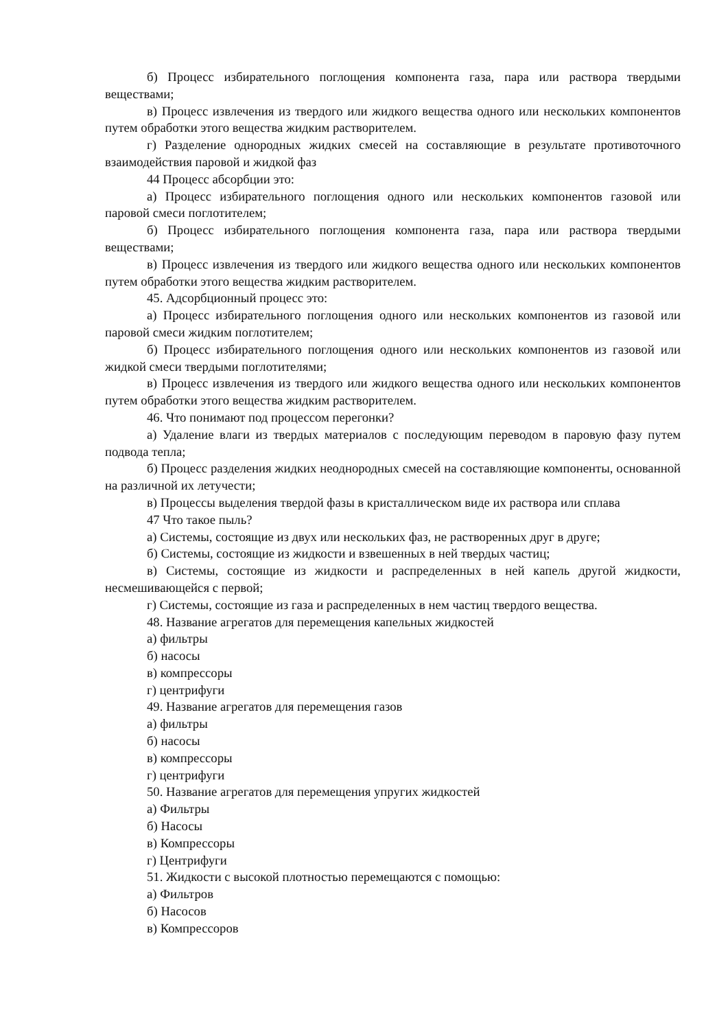б) Процесс избирательного поглощения компонента газа, пара или раствора твердыми веществами;
в) Процесс извлечения из твердого или жидкого вещества одного или нескольких компонентов путем обработки этого вещества жидким растворителем.
г) Разделение однородных жидких смесей на составляющие в результате противоточного взаимодействия паровой и жидкой фаз
44 Процесс абсорбции это:
а) Процесс избирательного поглощения одного или нескольких компонентов газовой или паровой смеси поглотителем;
б) Процесс избирательного поглощения компонента газа, пара или раствора твердыми веществами;
в) Процесс извлечения из твердого или жидкого вещества одного или нескольких компонентов путем обработки этого вещества жидким растворителем.
45. Адсорбционный процесс это:
а) Процесс избирательного поглощения одного или нескольких компонентов из газовой или паровой смеси жидким поглотителем;
б) Процесс избирательного поглощения одного или нескольких компонентов из газовой или жидкой смеси твердыми поглотителями;
в) Процесс извлечения из твердого или жидкого вещества одного или нескольких компонентов путем обработки этого вещества жидким растворителем.
46. Что понимают под процессом перегонки?
а) Удаление влаги из твердых материалов с последующим переводом в паровую фазу путем подвода тепла;
б) Процесс разделения жидких неоднородных смесей на составляющие компоненты, основанной на различной их летучести;
в) Процессы выделения твердой фазы в кристаллическом виде их раствора или сплава
47 Что такое пыль?
а) Системы, состоящие из двух или нескольких фаз, не растворенных друг в друге;
б) Системы, состоящие из жидкости и взвешенных в ней твердых частиц;
в) Системы, состоящие из жидкости и распределенных в ней капель другой жидкости, несмешивающейся с первой;
г) Системы, состоящие из газа и распределенных в нем частиц твердого вещества.
48. Название агрегатов для перемещения капельных жидкостей
а) фильтры
б) насосы
в) компрессоры
г) центрифуги
49. Название агрегатов для перемещения газов
а) фильтры
б) насосы
в) компрессоры
г) центрифуги
50. Название агрегатов для перемещения упругих жидкостей
а) Фильтры
б) Насосы
в) Компрессоры
г) Центрифуги
51. Жидкости с высокой плотностью перемещаются с помощью:
а) Фильтров
б) Насосов
в) Компрессоров